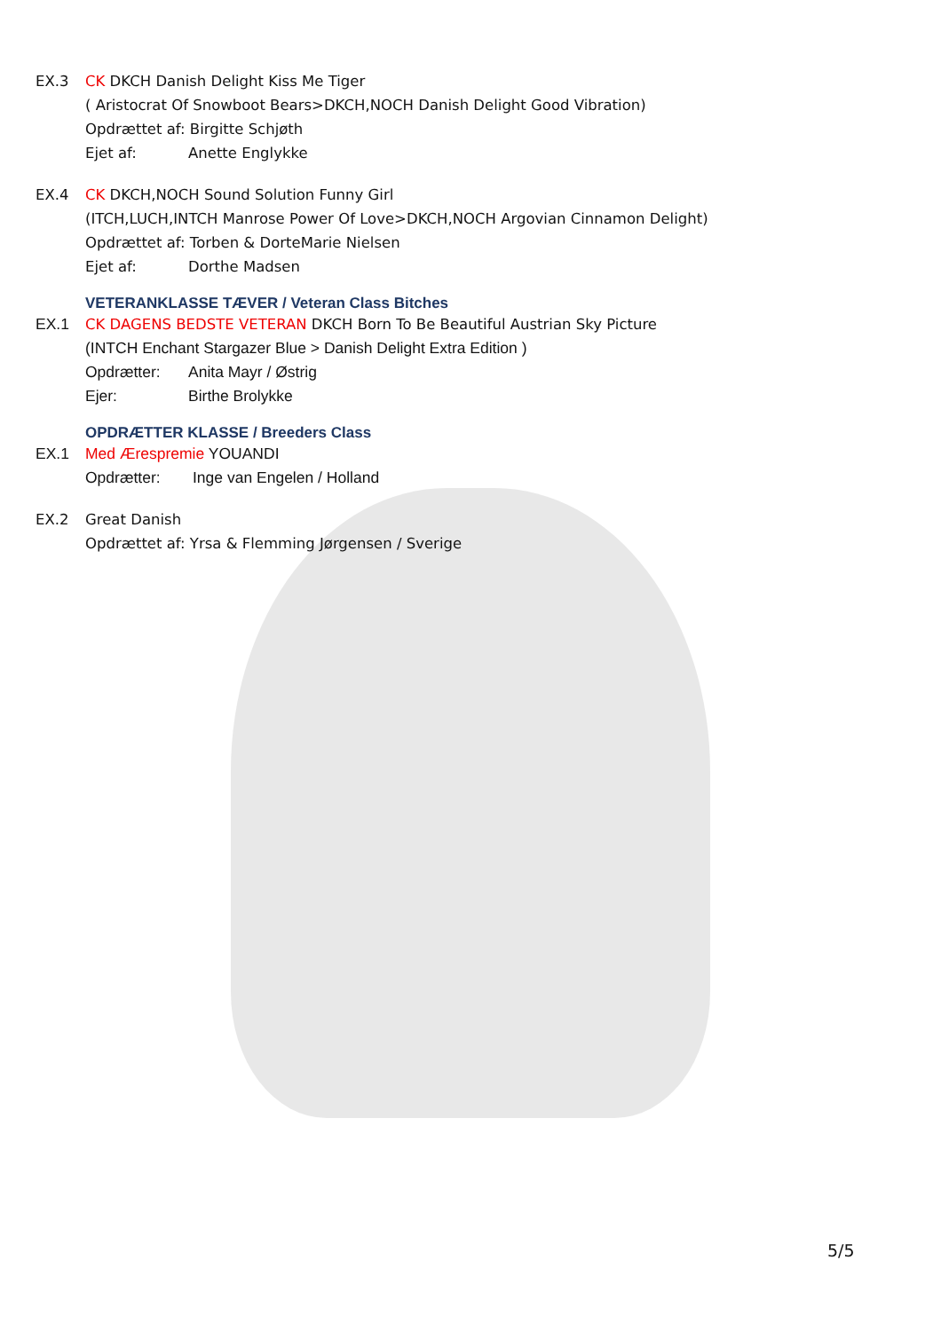EX.3 CK DKCH Danish Delight Kiss Me Tiger
( Aristocrat Of Snowboot Bears>DKCH,NOCH Danish Delight Good Vibration)
Opdrættet af: Birgitte Schjøth
Ejet af: Anette Englykke
EX.4 CK DKCH,NOCH Sound Solution Funny Girl
(ITCH,LUCH,INTCH Manrose Power Of Love>DKCH,NOCH Argovian Cinnamon Delight)
Opdrættet af: Torben & DorteMarie Nielsen
Ejet af: Dorthe Madsen
VETERANKLASSE TÆVER / Veteran Class Bitches
EX.1 CK DAGENS BEDSTE VETERAN DKCH Born To Be Beautiful Austrian Sky Picture
(INTCH Enchant Stargazer Blue > Danish Delight Extra Edition )
Opdrætter: Anita Mayr / Østrig
Ejer: Birthe Brolykke
OPDRÆTTER KLASSE / Breeders Class
EX.1 Med Ærespremie YOUANDI
Opdrætter: Inge van Engelen / Holland
EX.2 Great Danish
Opdrættet af: Yrsa & Flemming Jørgensen / Sverige
5/5